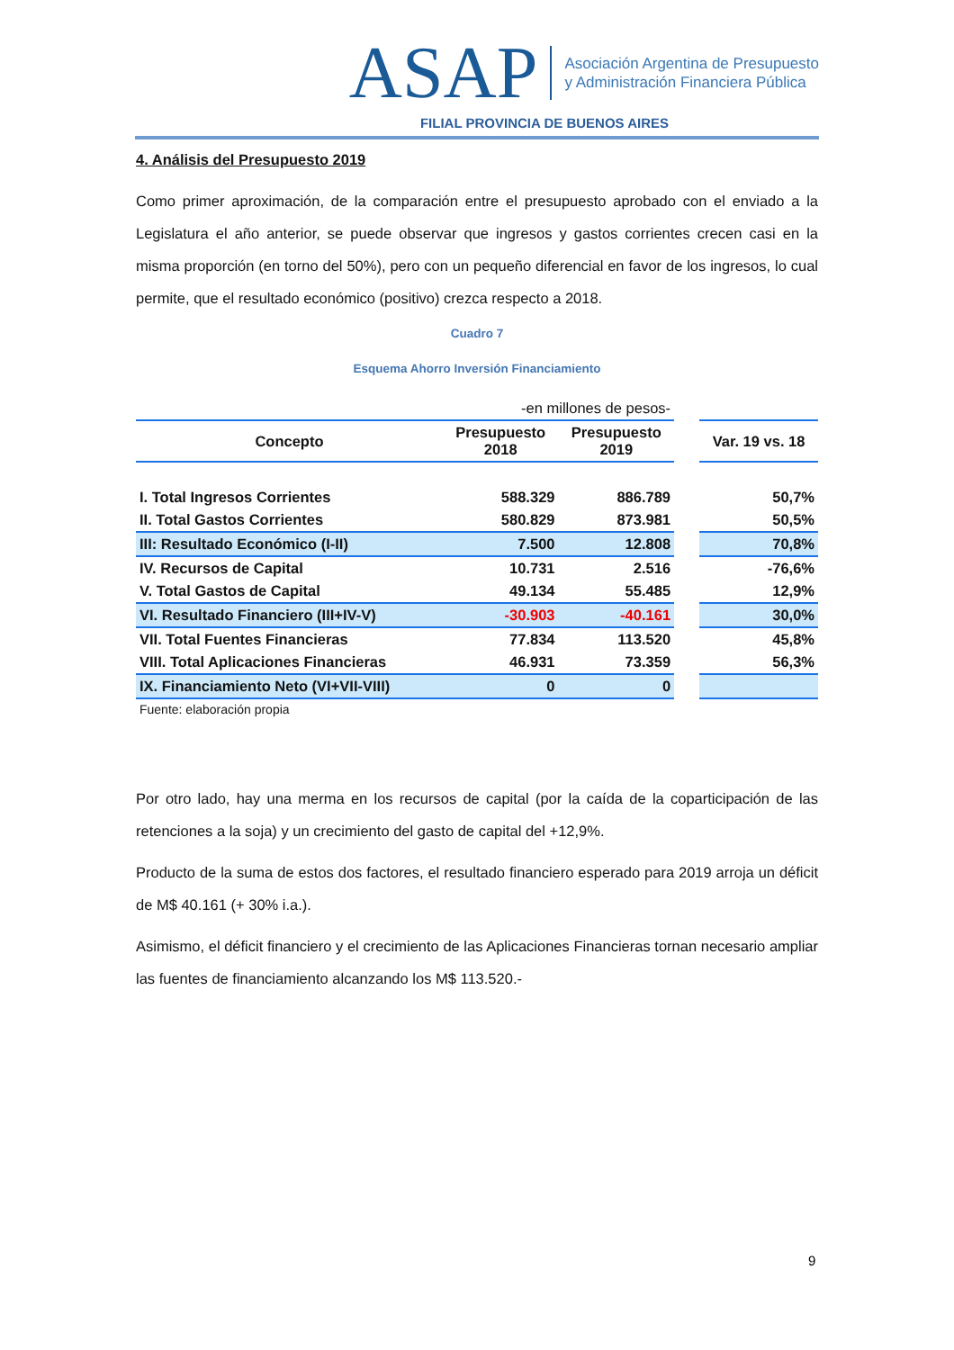ASAP Asociación Argentina de Presupuesto
y Administración Financiera Pública
FILIAL PROVINCIA DE BUENOS AIRES
4. Análisis del Presupuesto 2019
Como primer aproximación, de la comparación entre el presupuesto aprobado con el enviado a la Legislatura el año anterior, se puede observar que ingresos y gastos corrientes crecen casi en la misma proporción (en torno del 50%), pero con un pequeño diferencial en favor de los ingresos, lo cual permite, que el resultado económico (positivo) crezca respecto a 2018.
Cuadro 7
Esquema Ahorro Inversión Financiamiento
| -en millones de pesos- | | | | |
| Concepto | Presupuesto 2018 | Presupuesto 2019 | | Var. 19 vs. 18 |
| I. Total Ingresos Corrientes | 588.329 | 886.789 | | 50,7% |
| II. Total Gastos Corrientes | 580.829 | 873.981 | | 50,5% |
| III: Resultado Económico (I-II) | 7.500 | 12.808 | | 70,8% |
| IV. Recursos de Capital | 10.731 | 2.516 | | -76,6% |
| V. Total Gastos de Capital | 49.134 | 55.485 | | 12,9% |
| VI. Resultado Financiero (III+IV-V) | -30.903 | -40.161 | | 30,0% |
| VII. Total Fuentes Financieras | 77.834 | 113.520 | | 45,8% |
| VIII. Total Aplicaciones Financieras | 46.931 | 73.359 | | 56,3% |
| IX. Financiamiento Neto (VI+VII-VIII) | 0 | 0 | | |
| Fuente: elaboración propia | | | | |
Por otro lado, hay una merma en los recursos de capital (por la caída de la coparticipación de las retenciones a la soja) y un crecimiento del gasto de capital del +12,9%.
Producto de la suma de estos dos factores, el resultado financiero esperado para 2019 arroja un déficit de M$ 40.161 (+ 30% i.a.).
Asimismo, el déficit financiero y el crecimiento de las Aplicaciones Financieras tornan necesario ampliar las fuentes de financiamiento alcanzando los M$ 113.520.-
9